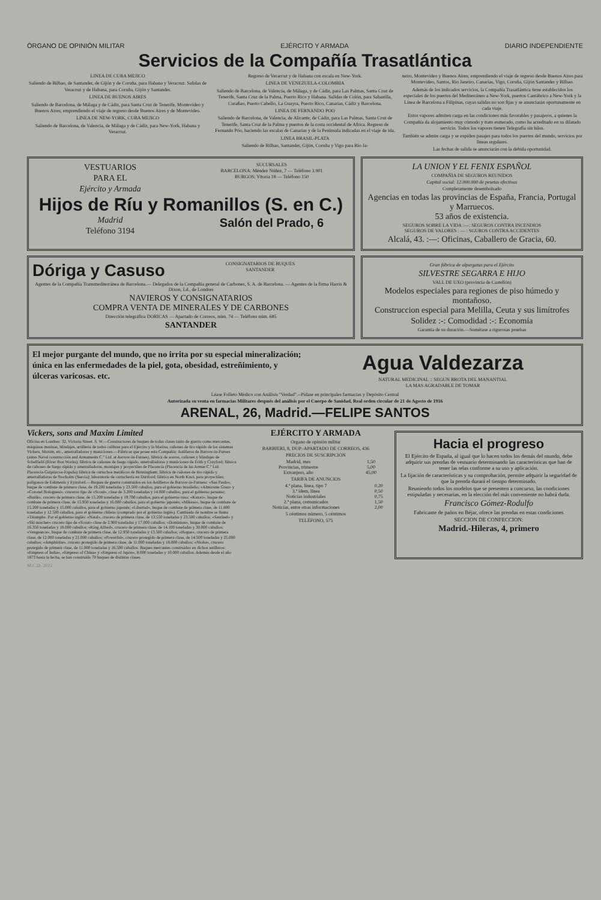ÓRGANO DE OPINIÓN MILITAR EJÉRCITO Y ARMADA DIARIO INDEPENDIENTE
Servicios de la Compañía Trasatlántica
LINEA DE CUBA MEJICO
Saliendo de Bilbao, de Santander, de Gijón y de Coruña, para Habana y Veracruz. Salidas de Veracruz y de Habana, para Coruña, Gijón y Santander.
LINEA DE BUENOS AIRES
Saliendo de Barcelona, de Málaga y de Cádiz, para Santa Cruz de Tenerife, Montevideo y Buenos Aires; emprendiendo el viaje de regreso desde Buenos Aires y de Montevideo.
LINEA DE NEW-YORK, CUBA MEJICO
Saliendo de Barcelona, de Valencia, de Málaga y de Cádiz, para New-York, Habana y Veracruz.
Regreso de Veracruz y de Habana con escala en New-York.
LINEA DE VENEZUELA-COLOMBIA
Saliendo de Barcelona, de Valencia, de Málaga, y de Cádiz, para Las Palmas, Santa Cruz de Tenerife, Santa Cruz de la Palma, Puerto Rico y Habana. Salidas de Colón, para Sabanilla, Curaßao, Puerto Cabello, La Guayra, Puerto Rico, Canarias, Cádiz y Barcelona.
LINEA DE FERNANDO POO
Saliendo de Barcelona, de Valencia, de Alicante, de Cádiz, para Las Palmas, Santa Cruz de Tenerife, Santa Cruz de la Palma y puertos de la costa occidental de Africa. Regreso de Fernando Póo, haciendo las escalas de Canarias y de la Península indicadas en el viaje de ida.
LINEA BRASIL-PLATA
Saliendo de Bilbao, Santander, Gijón, Coruña y Vigo para Río Ja-
neiro, Montevideo y Buenos Aires; emprendiendo el viaje de regreso desde Buenos Aires para Montevideo, Santos, Río Janeiro, Canarias, Vigo, Coruña, Gijón Santander y Bilbao.
Además de los indicados servicios, la Compañía Trasatlántica tiene establecidos los especiales de los puertos del Mediterráneo a New-York, puertos Cantábrico a New-York y la Línea de Barcelona a Filipinas, cuyas salidas no son fijas y se anunciarán oportunamente en cada viaje.
Estos vapores admiten carga en las condiciones más favorables y pasajeros, a quienes la Compañía da alojamiento muy cómodo y trato esmerado, como ha acreditado en su dilatado servicio. Todos los vapores tienen Telegrafía sin hilos.
También se admite carga y se expiden pasajes para todos los puertos del mundo, servicios por líneas regulares.
Las fechas de salida se anunciarán con la debida oportunidad.
VESTUARIOS
PARA EL
Ejército y Armada
SUCURSALES
BARCELONA: Méndez Núñez, 7 — Teléfono 3.901
BURGOS: Vitoria 18 — Teléfono 150
Hijos de Ríu y Romanillos (S. en C.)
Madrid
Teléfono 3194
Salón del Prado, 6
LA UNION Y EL FENIX ESPAÑOL
COMPAÑIA DE SEGUROS REUNIDOS
Capital social: 12.000.000 de pesetas efectivas
Completamente desembolsado
Agencias en todas las provincias de España, Francia, Portugal y Marruecos.
53 años de existencia.
SEGUROS SOBRE LA VIDA :—: SEGUROS CONTRA INCENDIOS
SEGUROS DE VALORES : — : SGUROS CONTRA ACCIDENTES
Alcalá, 43. :—: Oficinas, Caballero de Gracia, 60.
Dóriga y Casuso
CONSIGNATARIOS DE BUQUES
SANTANDER
Agentes de la Compañía Transmediterránea de Barcelona.— Delegados de la Compañía general de Carbones, S. A. de Barcelona. — Agentes de la firma Harris & Dixon, Ld., de Londres
NAVIEROS Y CONSIGNATARIOS
COMPRA VENTA DE MINERALES Y DE CARBONES
Dirección telegráfica DORICAS — Apartado de Correos, núm. 74 — Teléfono núm. 685
SANTANDER
Gran fábrica de alpargatas para el Ejército
SILVESTRE SEGARRA E HIJO
VALL DE UXO (provincia de Castellón)
Modelos especiales para regiones de piso húmedo y montañoso.
Construccion especial para Melilla, Ceuta y sus limítrofes
Solidez :-: Comodidad :-: Economía
Garantía de su duración.—Sométase a rigurosas pruebas
El mejor purgante del mundo, que no irrita por su especial mineralización; única en las enfermedades de la piel, gota, obesidad, estreñimiento, y úlceras varicosas. etc.
Agua Valdezarza
NATURAL MEDICINAL :: SEGUN BROTA DEL MANANTIAL
LA MAS AGRADABLE DE TOMAR
Léase Folleto Médico con Análisis "Verdad".--Pídase en principales farmacias y Depósito Central
Autorizada su venta en farmacias Militares después del análisis por el Cuerpo de Sanidad, Real orden circular de 21 de Agosto de 1916
ARENAL, 26, Madrid.—FELIPE SANTOS
Vickers, sons and Maxim Limited
Oficina en Londres: 32, Victoria Street. S. W.—Constructores de buques de todas clases tanto de guerra como mercantes, máquinas marinas, blindajes, artillería de todos calibres para el Ejército y la Marina, cañones de tiro rápido de los sistemas Vickers, Maxim, etc., ametralladoras y municiones.—Fábricas que posee esta Compañía: Astilleros de Barrow-in-Furnes (antes Naval construcción and Armaments C.º Ltd. at Asrrow-in-Furnes), fábrica de aceros, cañones y blindajes de Scheffield (River Bon Works); fábrica de cañones de fuego rápido, ametralladoras y municiones de Erith y Crayford; fábrica de cañones de fuego rápido y ametralladoras, montajes y proyectiles de Placencia (Placencia de las Armas C.º Ltd. Placencia-Guipúzcoa-España) fábrica de cartuchos metálicos de Birmingham; fábrica de cañones de tiro rápido y ametralladoras de Stockolm (Suecia); laboratorio de cartuchería en Dartford; fábrica en North Knot, para proyectiles; polígonos de Eskmeala y Eynsford.—Buques de guerra construidos en los Astilleros de Barrow-in-Furness: «San Paulo», buque de combate de primera clase, de 19.200 toneladas y 23.500 caballos, para el gobierno brasileño; «Almirante Grau» y «Coronel Bolognesi», cruceros tipo de «Scout», clase de 3.200 toneladas y 14.000 caballos, para el gobierno peruano; «Burik», crucero de primera clase, de 15.200 toneladas y 19.700 caballos, para el gobierno ruso; «Katori», buque de combate de primera clase, de 15.950 toneladas y 16.000 caballos, para el gobierno japonés; «Mikasa», buque de combate de 15.200 toneladas y 15.000 caballos, para el gobierno japonés; «Libertad», buque de combate de primera clase, de 11.800 toneladas y 12.500 caballos, para el gobierno chileno (comprado por el gobierno inglés). Cambiado de nombre se llama «Triumph». Por el gobierno inglés: «Natal», crucero de primera clase, de 13.550 toneladas y 23.500 caballos; «Sentinel» y «Ski nuscher» crucero tipo de «Scout» clase de 2.900 toneladas y 17.000 caballos; «Dominion», buque de combate de 16.350 toneladas y 18.000 caballos; «King Alfred», crucero de primera clase, de 14.100 toneladas y 30.000 caballos; «Vengeance», buque de combate de primera clase, de 12.950 toneladas y 13.500 caballos; «Hogue», crucero de primera clase, de 12.000 toneladas y 21.000 caballos; «Powerful», crucero protegido de primera clase, de 14.500 toneladas y 25.000 caballos; «Amphitrite», crucero protegido de primera clase, de 11.000 toneladas y 18.000 caballos; «Nioba», crucero protegido de primera clase, de 11.000 toneladas y 16.500 caballos. Buques mercantes construidos en dichos astilleros: «Empress of India», «Empress of China» y «Empress of Japón», 8.000 toneladas y 10.000 caballos. Además desde el año 1873 hasta la fecha, se han construido 70 buques de distintas clases.
EJÉRCITO Y ARMADA
Organo de opinión militar
BARBIERI, 8, DUP.-APARTADO DE CORREOS, 436
PRECIOS DE SUSCRIPCIÓN
| Madrid, mes | 1,50 |
| Provincias, trimestre | 5,00 |
| Extranjero, año | 45,00 |
TARIFA DE ANUNCIOS
| 4.ª plana, línea, tipo 7 | 0,20 |
| 3.ª ídem, línea | 0,50 |
| Noticias industriales | 0,75 |
| 2.ª plana, comunicados | 1,50 |
| Noticias, entre otras informaciones | 2,00 |
5 céntimos número, 5 céntimos
TELÉFONO, 575
Hacia el progreso
El Ejército de España, al igual que lo hacen todos los demás del mundo, debe adquirir sus prendas de vestuario determinando las características que han de tener las telas conforme a su uso y aplicación.
La fijación de características y su comprobación, permite adquirir la seguridad de que la prenda durará el tiempo determinado.
Reuniendo todos los modelos que se presenten a concurso, las condiciones estipuladas y necesarias, en la elección del más conveniente no habrá duda.
Francisco Gómez-Rodulfo
Fabricante de paños en Béjar, ofrece las prendas en estas condiciones
SECCION DE CONFECCION:
Madrid.-Hileras, 4, primero
M.C.D. 2022